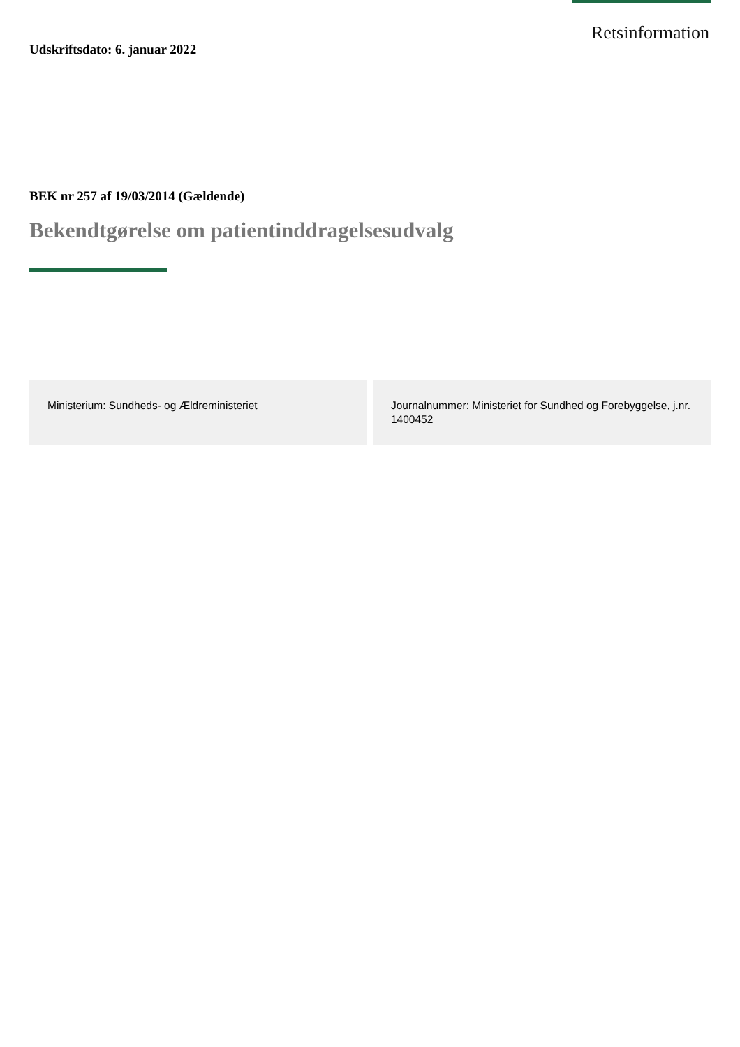Retsinformation
Udskriftsdato: 6. januar 2022
BEK nr 257 af 19/03/2014 (Gældende)
Bekendtgørelse om patientinddragelsesudvalg
Ministerium: Sundheds- og Ældreministeriet
Journalnummer: Ministeriet for Sundhed og Forebyggelse, j.nr. 1400452